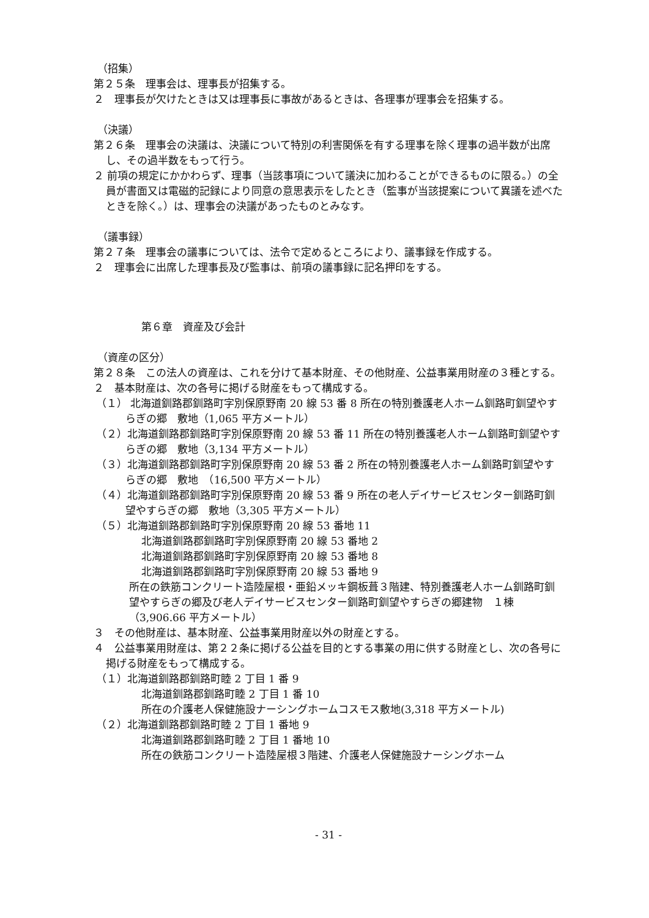（招集）
第２５条　理事会は、理事長が招集する。
２　理事長が欠けたときは又は理事長に事故があるときは、各理事が理事会を招集する。
（決議）
第２６条　理事会の決議は、決議について特別の利害関係を有する理事を除く理事の過半数が出席し、その過半数をもって行う。
２ 前項の規定にかかわらず、理事（当該事項について議決に加わることができるものに限る。）の全員が書面又は電磁的記録により同意の意思表示をしたとき（監事が当該提案について異議を述べたときを除く。）は、理事会の決議があったものとみなす。
（議事録）
第２７条　理事会の議事については、法令で定めるところにより、議事録を作成する。
２　理事会に出席した理事長及び監事は、前項の議事録に記名押印をする。
第６章　資産及び会計
（資産の区分）
第２８条　この法人の資産は、これを分けて基本財産、その他財産、公益事業用財産の３種とする。
２　基本財産は、次の各号に掲げる財産をもって構成する。
（１） 北海道釧路郡釧路町字別保原野南 20 線 53 番 8 所在の特別養護老人ホーム釧路町釧望やすらぎの郷　敷地（1,065 平方メートル）
（２）北海道釧路郡釧路町字別保原野南 20 線 53 番 11 所在の特別養護老人ホーム釧路町釧望やすらぎの郷　敷地（3,134 平方メートル）
（３）北海道釧路郡釧路町字別保原野南 20 線 53 番 2 所在の特別養護老人ホーム釧路町釧望やすらぎの郷　敷地　（16,500 平方メートル）
（４）北海道釧路郡釧路町字別保原野南 20 線 53 番 9 所在の老人デイサービスセンター釧路町釧望やすらぎの郷　敷地（3,305 平方メートル）
（５）北海道釧路郡釧路町字別保原野南 20 線 53 番地 11
北海道釧路郡釧路町字別保原野南 20 線 53 番地 2
北海道釧路郡釧路町字別保原野南 20 線 53 番地 8
北海道釧路郡釧路町字別保原野南 20 線 53 番地 9
所在の鉄筋コンクリート造陸屋根・亜鉛メッキ鋼板葺３階建、特別養護老人ホーム釧路町釧望やすらぎの郷及び老人デイサービスセンター釧路町釧望やすらぎの郷建物　１棟（3,906.66 平方メートル）
３　その他財産は、基本財産、公益事業用財産以外の財産とする。
４　公益事業用財産は、第２２条に掲げる公益を目的とする事業の用に供する財産とし、次の各号に掲げる財産をもって構成する。
（１）北海道釧路郡釧路町睦 2 丁目 1 番 9
北海道釧路郡釧路町睦 2 丁目 1 番 10
所在の介護老人保健施設ナーシングホームコスモス敷地(3,318 平方メートル)
（２）北海道釧路郡釧路町睦 2 丁目 1 番地 9
北海道釧路郡釧路町睦 2 丁目 1 番地 10
所在の鉄筋コンクリート造陸屋根３階建、介護老人保健施設ナーシングホーム
- 31 -